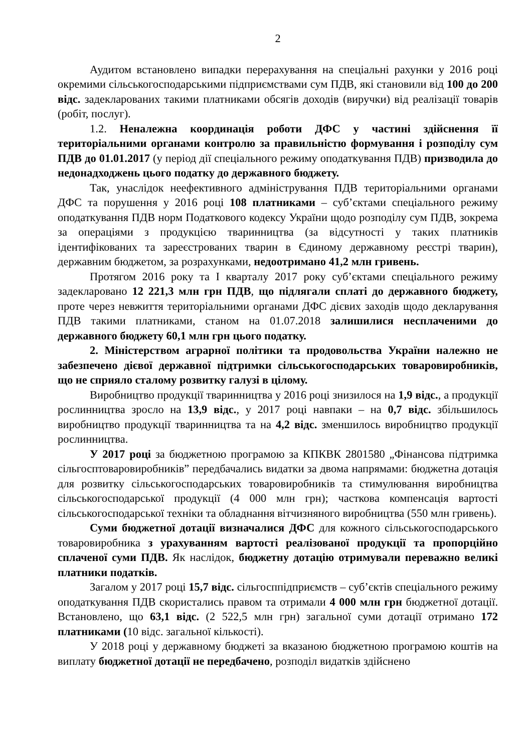2
Аудитом встановлено випадки перерахування на спеціальні рахунки у 2016 році окремими сільськогосподарськими підприємствами сум ПДВ, які становили від 100 до 200 відс. задекларованих такими платниками обсягів доходів (виручки) від реалізації товарів (робіт, послуг).
1.2. Неналежна координація роботи ДФС у частині здійснення її територіальними органами контролю за правильністю формування і розподілу сум ПДВ до 01.01.2017 (у період дії спеціального режиму оподаткування ПДВ) призводила до недонадходжень цього податку до державного бюджету.
Так, унаслідок неефективного адміністрування ПДВ територіальними органами ДФС та порушення у 2016 році 108 платниками – суб’єктами спеціального режиму оподаткування ПДВ норм Податкового кодексу України щодо розподілу сум ПДВ, зокрема за операціями з продукцією тваринництва (за відсутності у таких платників ідентифікованих та зареєстрованих тварин в Єдиному державному реєстрі тварин), державним бюджетом, за розрахунками, недоотримано 41,2 млн гривень.
Протягом 2016 року та I кварталу 2017 року суб’єктами спеціального режиму задекларовано 12 221,3 млн грн ПДВ, що підлягали сплаті до державного бюджету, проте через невжиття територіальними органами ДФС дієвих заходів щодо декларування ПДВ такими платниками, станом на 01.07.2018 залишилися несплаченими до державного бюджету 60,1 млн грн цього податку.
2. Міністерством аграрної політики та продовольства України належно не забезпечено дієвої державної підтримки сільськогосподарських товаровиробників, що не сприяло сталому розвитку галузі в цілому.
Виробництво продукції тваринництва у 2016 році знизилося на 1,9 відс., а продукції рослинництва зросло на 13,9 відс., у 2017 році навпаки – на 0,7 відс. збільшилось виробництво продукції тваринництва та на 4,2 відс. зменшилось виробництво продукції рослинництва.
У 2017 році за бюджетною програмою за КПКВК 2801580 „Фінансова підтримка сільгосптоваровиробників” передбачались видатки за двома напрямами: бюджетна дотація для розвитку сільськогосподарських товаровиробників та стимулювання виробництва сільськогосподарської продукції (4 000 млн грн); часткова компенсація вартості сільськогосподарської техніки та обладнання вітчизняного виробництва (550 млн гривень).
Суми бюджетної дотації визначалися ДФС для кожного сільськогосподарського товаровиробника з урахуванням вартості реалізованої продукції та пропорційно сплаченої суми ПДВ. Як наслідок, бюджетну дотацію отримували переважно великі платники податків.
Загалом у 2017 році 15,7 відс. сільгосппідприємств – суб’єктів спеціального режиму оподаткування ПДВ скористались правом та отримали 4 000 млн грн бюджетної дотації. Встановлено, що 63,1 відс. (2 522,5 млн грн) загальної суми дотації отримано 172 платниками (10 відс. загальної кількості).
У 2018 році у державному бюджеті за вказаною бюджетною програмою коштів на виплату бюджетної дотації не передбачено, розподіл видатків здійснено